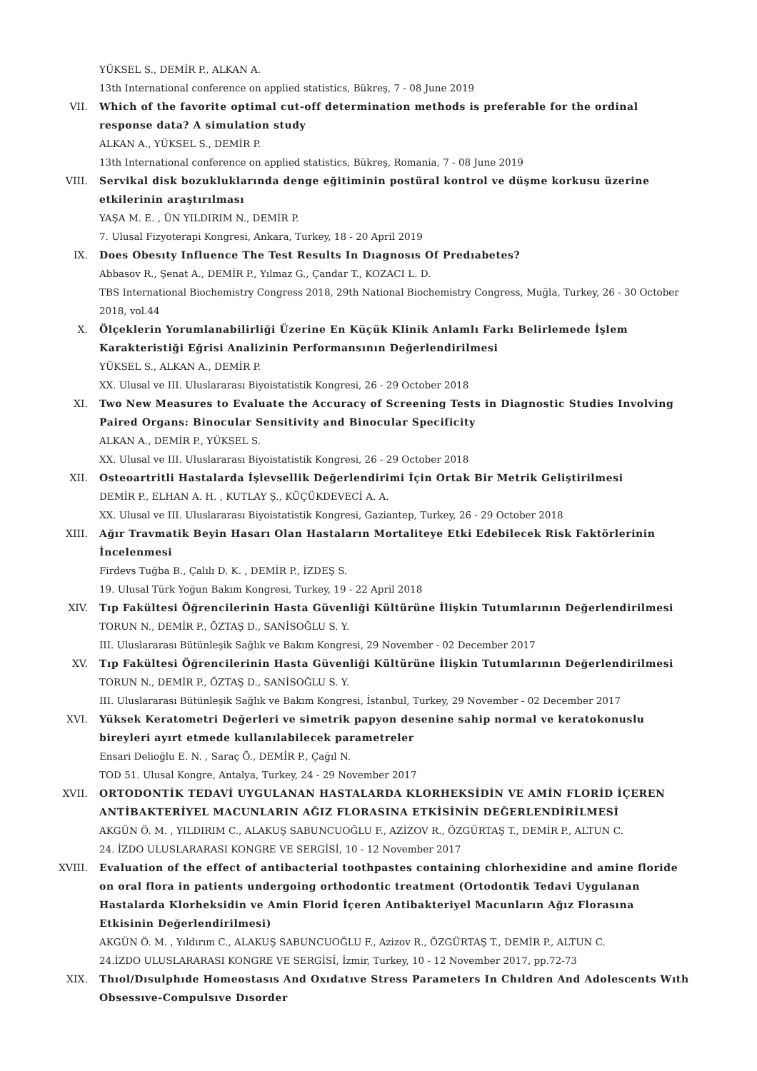YÜKSEL S., DEMİR P., ALKAN A.
13th International conference on applied statistics, Bükreş, 7 - 08 June 2019
VII. Which of the favorite optimal cut-off determination methods is preferable for the ordinal response data? A simulation study
ALKAN A., YÜKSEL S., DEMİR P.
13th International conference on applied statistics, Bükreş, Romania, 7 - 08 June 2019
VIII. Servikal disk bozukluklarında denge eğitiminin postüral kontrol ve düşme korkusu üzerine etkilerinin araştırılması
YAŞA M. E. , ÜN YILDIRIM N., DEMİR P.
7. Ulusal Fizyoterapi Kongresi, Ankara, Turkey, 18 - 20 April 2019
IX. Does Obesıty Influence The Test Results In Dıagnosıs Of Predıabetes?
Abbasov R., Şenat A., DEMİR P., Yılmaz G., Çandar T., KOZACI L. D.
TBS International Biochemistry Congress 2018, 29th National Biochemistry Congress, Muğla, Turkey, 26 - 30 October 2018, vol.44
X. Ölçeklerin Yorumlanabilirliği Üzerine En Küçük Klinik Anlamlı Farkı Belirlemede İşlem Karakteristiği Eğrisi Analizinin Performansının Değerlendirilmesi
YÜKSEL S., ALKAN A., DEMİR P.
XX. Ulusal ve III. Uluslararası Biyoistatistik Kongresi, 26 - 29 October 2018
XI. Two New Measures to Evaluate the Accuracy of Screening Tests in Diagnostic Studies Involving Paired Organs: Binocular Sensitivity and Binocular Specificity
ALKAN A., DEMİR P., YÜKSEL S.
XX. Ulusal ve III. Uluslararası Biyoistatistik Kongresi, 26 - 29 October 2018
XII. Osteoartritli Hastalarda İşlevsellik Değerlendirimi İçin Ortak Bir Metrik Geliştirilmesi
DEMİR P., ELHAN A. H. , KUTLAY Ş., KÜÇÜKDEVECİ A. A.
XX. Ulusal ve III. Uluslararası Biyoistatistik Kongresi, Gaziantep, Turkey, 26 - 29 October 2018
XIII. Ağır Travmatik Beyin Hasarı Olan Hastaların Mortaliteye Etki Edebilecek Risk Faktörlerinin İncelenmesi
Firdevs Tuğba B., Çalılı D. K. , DEMİR P., İZDEŞ S.
19. Ulusal Türk Yoğun Bakım Kongresi, Turkey, 19 - 22 April 2018
XIV. Tıp Fakültesi Öğrencilerinin Hasta Güvenliği Kültürüne İlişkin Tutumlarının Değerlendirilmesi
TORUN N., DEMİR P., ÖZTAŞ D., SANİSOĞLU S. Y.
III. Uluslararası Bütünleşik Sağlık ve Bakım Kongresi, 29 November - 02 December 2017
XV. Tıp Fakültesi Öğrencilerinin Hasta Güvenliği Kültürüne İlişkin Tutumlarının Değerlendirilmesi
TORUN N., DEMİR P., ÖZTAŞ D., SANİSOĞLU S. Y.
III. Uluslararası Bütünleşik Sağlık ve Bakım Kongresi, İstanbul, Turkey, 29 November - 02 December 2017
XVI. Yüksek Keratometri Değerleri ve simetrik papyon desenine sahip normal ve keratokonuslu bireyleri ayırt etmede kullanılabilecek parametreler
Ensari Delioğlu E. N. , Saraç Ö., DEMİR P., Çağıl N.
TOD 51. Ulusal Kongre, Antalya, Turkey, 24 - 29 November 2017
XVII. ORTODONTİK TEDAVİ UYGULANAN HASTALARDA KLORHEKSİDİN VE AMİN FLORİD İÇEREN ANTİBAKTERİYEL MACUNLARIN AĞIZ FLORASINA ETKİSİNİN DEĞERLENDİRİLMESİ
AKGÜN Ö. M. , YILDIRIM C., ALAKUŞ SABUNCUOĞLU F., AZİZOV R., ÖZGÜRTAŞ T., DEMİR P., ALTUN C.
24. İZDO ULUSLARARASI KONGRE VE SERGİSİ, 10 - 12 November 2017
XVIII. Evaluation of the effect of antibacterial toothpastes containing chlorhexidine and amine floride on oral flora in patients undergoing orthodontic treatment (Ortodontik Tedavi Uygulanan Hastalarda Klorheksidin ve Amin Florid İçeren Antibakteriyel Macunların Ağız Florasına Etkisinin Değerlendirilmesi)
AKGÜN Ö. M. , Yıldırım C., ALAKUŞ SABUNCUOĞLU F., Azizov R., ÖZGÜRTAŞ T., DEMİR P., ALTUN C.
24.İZDO ULUSLARARASI KONGRE VE SERGİSİ, İzmir, Turkey, 10 - 12 November 2017, pp.72-73
XIX. Thıol/Dısulphıde Homeostasıs And Oxıdatıve Stress Parameters In Chıldren And Adolescents Wıth Obsessıve-Compulsıve Dısorder